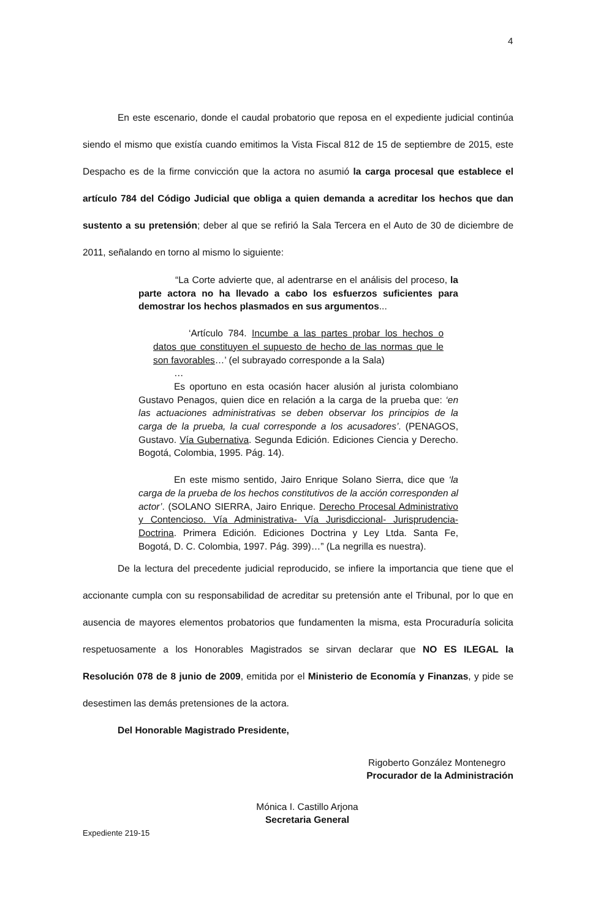4
En este escenario, donde el caudal probatorio que reposa en el expediente judicial continúa siendo el mismo que existía cuando emitimos la Vista Fiscal 812 de 15 de septiembre de 2015, este Despacho es de la firme convicción que la actora no asumió la carga procesal que establece el artículo 784 del Código Judicial que obliga a quien demanda a acreditar los hechos que dan sustento a su pretensión; deber al que se refirió la Sala Tercera en el Auto de 30 de diciembre de 2011, señalando en torno al mismo lo siguiente:
“La Corte advierte que, al adentrarse en el análisis del proceso, la parte actora no ha llevado a cabo los esfuerzos suficientes para demostrar los hechos plasmados en sus argumentos...
‘Artículo 784. Incumbe a las partes probar los hechos o datos que constituyen el supuesto de hecho de las normas que le son favorables…’ (el subrayado corresponde a la Sala)
…
Es oportuno en esta ocasión hacer alusión al jurista colombiano Gustavo Penagos, quien dice en relación a la carga de la prueba que: ‘en las actuaciones administrativas se deben observar los principios de la carga de la prueba, la cual corresponde a los acusadores’. (PENAGOS, Gustavo. Vía Gubernativa. Segunda Edición. Ediciones Ciencia y Derecho. Bogotá, Colombia, 1995. Pág. 14).
En este mismo sentido, Jairo Enrique Solano Sierra, dice que ‘la carga de la prueba de los hechos constitutivos de la acción corresponden al actor’. (SOLANO SIERRA, Jairo Enrique. Derecho Procesal Administrativo y Contencioso. Vía Administrativa- Vía Jurisdiccional- Jurisprudencia-Doctrina. Primera Edición. Ediciones Doctrina y Ley Ltda. Santa Fe, Bogotá, D. C. Colombia, 1997. Pág. 399)…” (La negrilla es nuestra).
De la lectura del precedente judicial reproducido, se infiere la importancia que tiene que el accionante cumpla con su responsabilidad de acreditar su pretensión ante el Tribunal, por lo que en ausencia de mayores elementos probatorios que fundamenten la misma, esta Procuraduría solicita respetuosamente a los Honorables Magistrados se sirvan declarar que NO ES ILEGAL la Resolución 078 de 8 junio de 2009, emitida por el Ministerio de Economía y Finanzas, y pide se desestimen las demás pretensiones de la actora.
Del Honorable Magistrado Presidente,
Rigoberto González Montenegro
Procurador de la Administración
Mónica I. Castillo Arjona
Secretaria General
Expediente 219-15